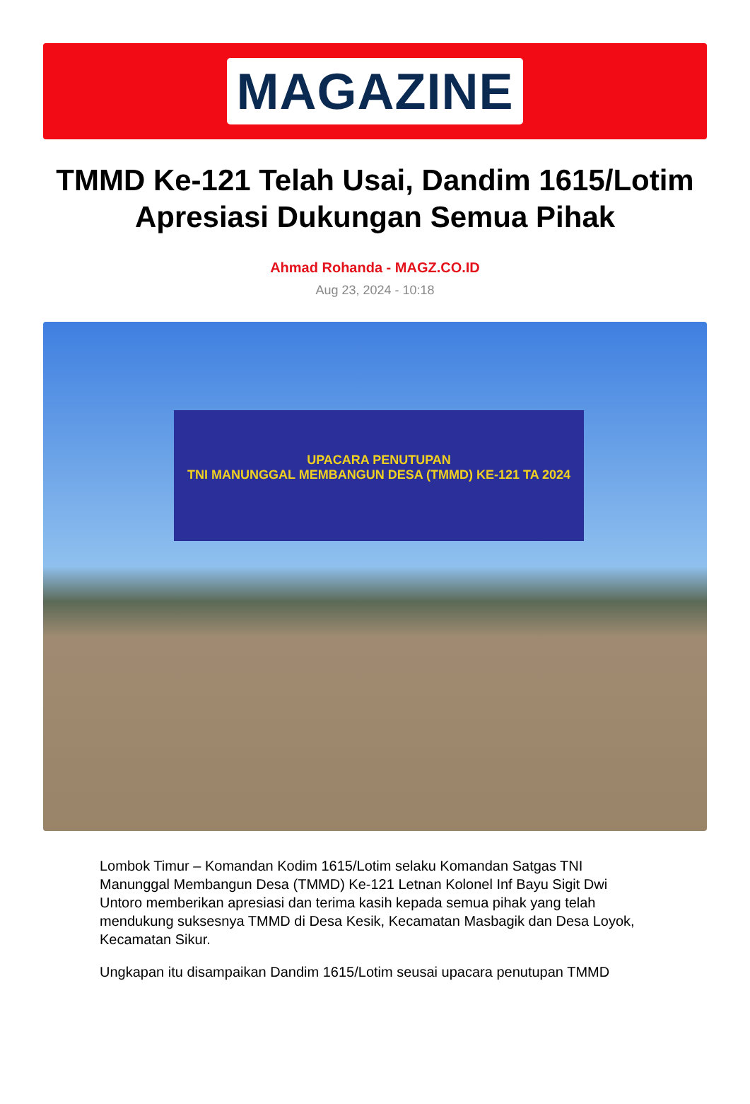MAGAZINE
TMMD Ke-121 Telah Usai, Dandim 1615/Lotim Apresiasi Dukungan Semua Pihak
Ahmad Rohanda - MAGZ.CO.ID
Aug 23, 2024 - 10:18
UPACARA PENUTUPAN
TNI MANUNGGAL MEMBANGUN DESA (TMMD) KE-121 TA 2024
Lombok Timur – Komandan Kodim 1615/Lotim selaku Komandan Satgas TNI Manunggal Membangun Desa (TMMD) Ke-121 Letnan Kolonel Inf Bayu Sigit Dwi Untoro memberikan apresiasi dan terima kasih kepada semua pihak yang telah mendukung suksesnya TMMD di Desa Kesik, Kecamatan Masbagik dan Desa Loyok, Kecamatan Sikur.
Ungkapan itu disampaikan Dandim 1615/Lotim seusai upacara penutupan TMMD